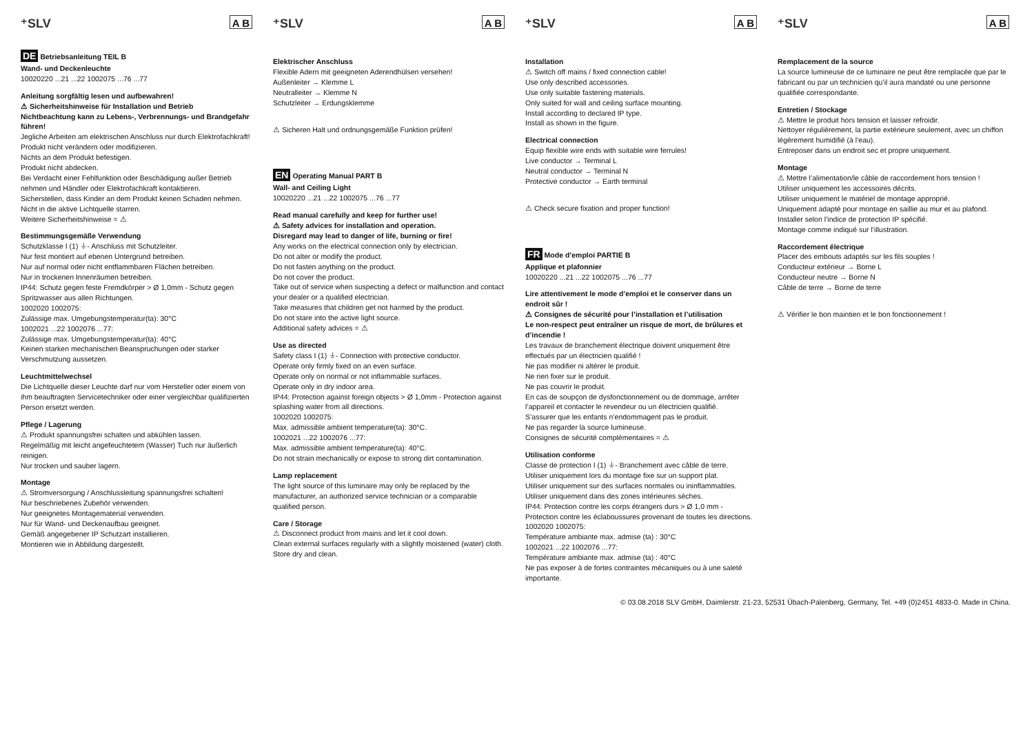⁺SLV A B
DE Betriebsanleitung TEIL B
Wand- und Deckenleuchte
10020220 ...21 ...22 1002075 ...76 ...77
Anleitung sorgfältig lesen und aufbewahren!
⚠ Sicherheitshinweise für Installation und Betrieb
Nichtbeachtung kann zu Lebens-, Verbrennungs- und Brandgefahr führen!
Jegliche Arbeiten am elektrischen Anschluss nur durch Elektrofachkraft!
Produkt nicht verändern oder modifizieren.
Nichts an dem Produkt befestigen.
Produkt nicht abdecken.
Bei Verdacht einer Fehlfunktion oder Beschädigung außer Betrieb nehmen und Händler oder Elektrofachkraft kontaktieren.
Sicherstellen, dass Kinder an dem Produkt keinen Schaden nehmen.
Nicht in die aktive Lichtquelle starren.
Weitere Sicherheitshinweise = ⚠
Bestimmungsgemäße Verwendung
Schutzklasse I (1) ⏚- Anschluss mit Schutzleiter.
Nur fest montiert auf ebenen Untergrund betreiben.
Nur auf normal oder nicht entflammbaren Flächen betreiben.
Nur in trockenen Innenräumen betreiben.
IP44: Schutz gegen feste Fremdkörper > Ø 1,0mm - Schutz gegen Spritzwasser aus allen Richtungen.
1002020 1002075:
Zulässige max. Umgebungstemperatur(ta): 30°C
1002021 ...22 1002076 ...77:
Zulässige max. Umgebungstemperatur(ta): 40°C
Keinen starken mechanischen Beanspruchungen oder starker Verschmutzung aussetzen.
Leuchtmittelwechsel
Die Lichtquelle dieser Leuchte darf nur vom Hersteller oder einem von ihm beauftragten Servicetechniker oder einer vergleichbar qualifizierten Person ersetzt werden.
Pflege / Lagerung
⚠ Produkt spannungsfrei schalten und abkühlen lassen.
Regelmäßig mit leicht angefeuchtetem (Wasser) Tuch nur äußerlich reinigen.
Nur trocken und sauber lagern.
Montage
⚠ Stromversorgung / Anschlussleitung spannungsfrei schalten!
Nur beschriebenes Zubehör verwenden.
Nur geeignetes Montagematerial verwenden.
Nur für Wand- und Deckenaufbau geeignet.
Gemäß angegebener IP Schutzart installieren.
Montieren wie in Abbildung dargestellt.
⁺SLV A B
Elektrischer Anschluss
Flexible Adern mit geeigneten Aderendhülsen versehen!
Außenleiter → Klemme L
Neutralleiter → Klemme N
Schutzleiter → Erdungsklemme
⚠ Sicheren Halt und ordnungsgemäße Funktion prüfen!
EN Operating Manual PART B
Wall- and Ceiling Light
10020220 ...21 ...22 1002075 ...76 ...77
Read manual carefully and keep for further use!
⚠ Safety advices for installation and operation.
Disregard may lead to danger of life, burning or fire!
Any works on the electrical connection only by electrician.
Do not alter or modify the product.
Do not fasten anything on the product.
Do not cover the product.
Take out of service when suspecting a defect or malfunction and contact your dealer or a qualified electrician.
Take measures that children get not harmed by the product.
Do not stare into the active light source.
Additional safety advices = ⚠
Use as directed
Safety class I (1) ⏚- Connection with protective conductor.
Operate only firmly fixed on an even surface.
Operate only on normal or not inflammable surfaces.
Operate only in dry indoor area.
IP44: Protection against foreign objects > Ø 1,0mm - Protection against splashing water from all directions.
1002020 1002075:
Max. admissible ambient temperature(ta): 30°C.
1002021 ...22 1002076 ...77:
Max. admissible ambient temperature(ta): 40°C.
Do not strain mechanically or expose to strong dirt contamination.
Lamp replacement
The light source of this luminaire may only be replaced by the manufacturer, an authorized service technician or a comparable qualified person.
Care / Storage
⚠ Disconnect product from mains and let it cool down.
Clean external surfaces regularly with a slightly moistened (water) cloth.
Store dry and clean.
⁺SLV A B
Installation
⚠ Switch off mains / fixed connection cable!
Use only described accessories.
Use only suitable fastening materials.
Only suited for wall and ceiling surface mounting.
Install according to declared IP type.
Install as shown in the figure.
Electrical connection
Equip flexible wire ends with suitable wire ferrules!
Live conductor → Terminal L
Neutral conductor → Terminal N
Protective conductor → Earth terminal
⚠ Check secure fixation and proper function!
FR Mode d’emploi PARTIE B
Applique et plafonnier
10020220 ...21 ...22 1002075 ...76 ...77
Lire attentivement le mode d’emploi et le conserver dans un endroit sûr !
⚠ Consignes de sécurité pour l’installation et l’utilisation
Le non-respect peut entraîner un risque de mort, de brûlures et d’incendie !
Les travaux de branchement électrique doivent uniquement être effectués par un électricien qualifié !
Ne pas modifier ni altérer le produit.
Ne rien fixer sur le produit.
Ne pas couvrir le produit.
En cas de soupçon de dysfonctionnement ou de dommage, arrêter l’appareil et contacter le revendeur ou un électricien qualifié.
S’assurer que les enfants n’endommagent pas le produit.
Ne pas regarder la source lumineuse.
Consignes de sécurité complémentaires = ⚠
Utilisation conforme
Classe de protection I (1) ⏚- Branchement avec câble de terre.
Utiliser uniquement lors du montage fixe sur un support plat.
Utiliser uniquement sur des surfaces normales ou ininflammables.
Utiliser uniquement dans des zones intérieures sèches.
IP44: Protection contre les corps étrangers durs > Ø 1,0 mm - Protection contre les éclaboussures provenant de toutes les directions.
1002020 1002075:
Température ambiante max. admise (ta) : 30°C
1002021 ...22 1002076 ...77:
Température ambiante max. admise (ta) : 40°C
Ne pas exposer à de fortes contraintes mécaniques ou à une saleté importante.
⁺SLV A B
Remplacement de la source
La source lumineuse de ce luminaire ne peut être remplacée que par le fabricant ou par un technicien qu’il aura mandaté ou une personne qualifiée correspondante.
Entretien / Stockage
⚠ Mettre le produit hors tension et laisser refroidir.
Nettoyer régulièrement, la partie extérieure seulement, avec un chiffon légèrement humidifié (à l’eau).
Entreposer dans un endroit sec et propre uniquement.
Montage
⚠ Mettre l’alimentation/le câble de raccordement hors tension !
Utiliser uniquement les accessoires décrits.
Utiliser uniquement le matériel de montage approprié.
Uniquement adapté pour montage en saillie au mur et au plafond.
Installer selon l’indice de protection IP spécifié.
Montage comme indiqué sur l’illustration.
Raccordement électrique
Placer des embouts adaptés sur les fils souples !
Conducteur extérieur → Borne L
Conducteur neutre → Borne N
Câble de terre → Borne de terre
⚠ Vérifier le bon maintien et le bon fonctionnement !
© 03.08.2018 SLV GmbH, Daimlerstr. 21-23, 52531 Übach-Palenberg, Germany, Tel. +49 (0)2451 4833-0. Made in China.